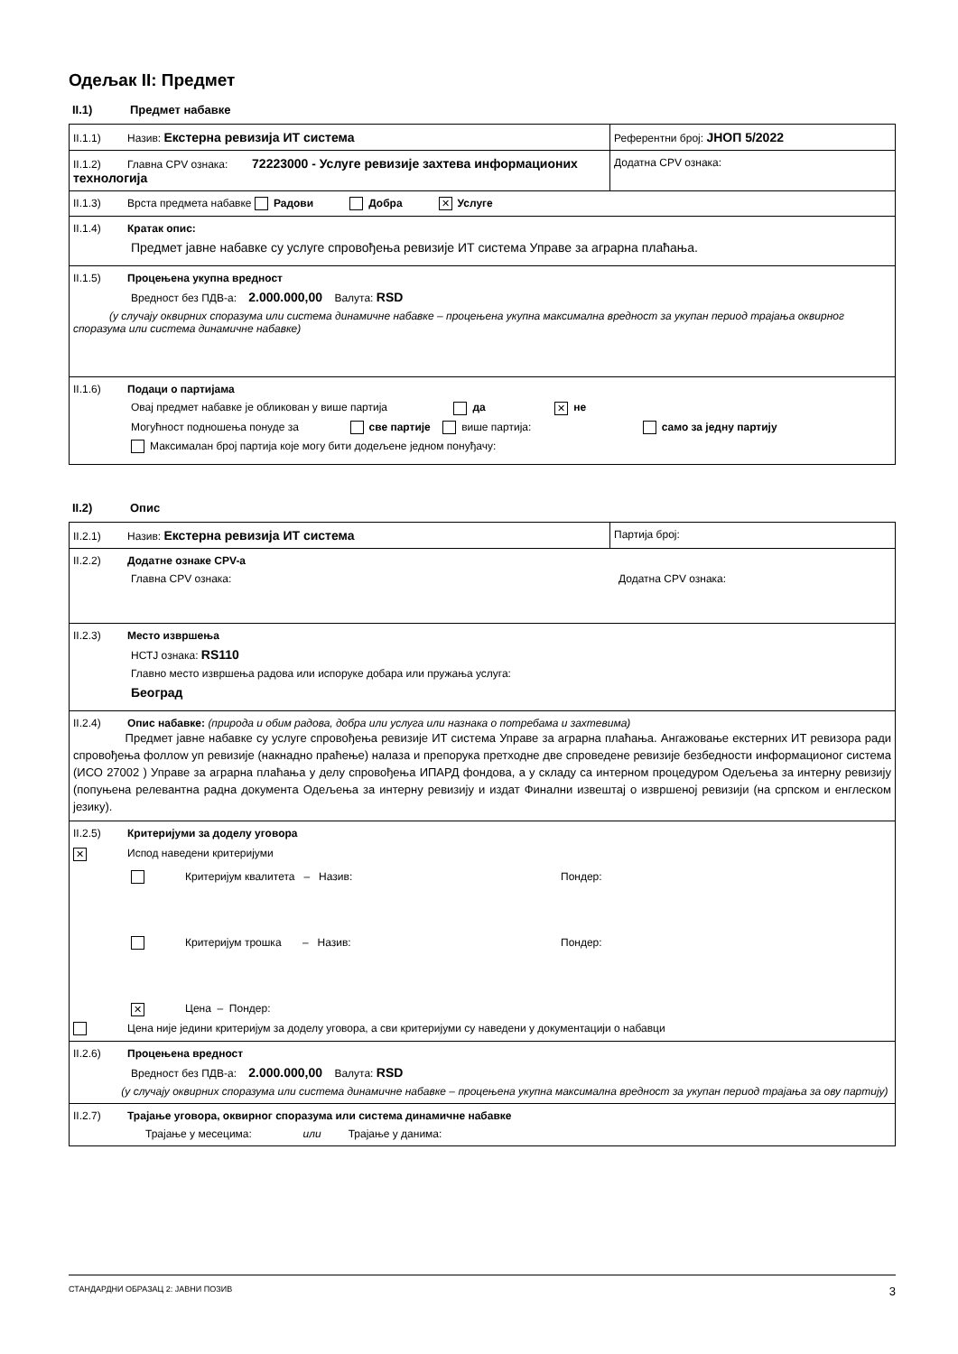Одељак II: Предмет
II.1) Предмет набавке
| II.1.1) Назив: Екстерна ревизија ИТ система | Референтни број: ЈНОП 5/2022 |
| II.1.2) Главна CPV ознака: 72223000 - Услуге ревизије захтева информационих технологија | Додатна CPV ознака: |
| II.1.3) Врста предмета набавке Радови Добра ✕ Услуге | |
| II.1.4) Кратак опис: Предмет јавне набавке су услуге спровођења ревизије ИТ система Управе за аграрна плаћања. | |
| II.1.5) Процењена укупна вредност Вредност без ПДВ-а: 2.000.000,00 Валута: RSD (у случају оквирних споразума или система динамичне набавке – процењена укупна максимална вредност за укупан период трајања оквирног споразума или система динамичне набавке) | |
| II.1.6) Подаци о партијама Овај предмет набавке је обликован у више партија да ✕ не Могућност подношења понуде за све партије више партија: само за једну партију Максималан број партија које могу бити додељене једном понуђачу: | |
II.2) Опис
| II.2.1) Назив: Екстерна ревизија ИТ система | Партија број: |
| II.2.2) Додатне ознаке CPV-а Главна CPV ознака: Додатна CPV ознака: | |
| II.2.3) Место извршења НСТЈ ознака: RS110 Главно место извршења радова или испоруке добара или пружања услуга: Београд | |
| II.2.4) Опис набавке: (природа и обим радова, добра или услуга или назнака о потребама и захтевима) Предмет јавне набавке су услуге спровођења ревизије ИТ система Управе за аграрна плаћања. Ангажовање екстерних ИТ ревизора ради спровођења фоллоw уп ревизије (накнадно праћење) налаза и препорука претходне две спроведене ревизије безбедности информационог система (ИСО 27002 ) Управе за аграрна плаћања у делу спровођења ИПАРД фондова, а у складу са интерном процедуром Одељења за интерну ревизију (попуњена релевантна радна документа Одељења за интерну ревизију и издат Финални извештај о извршеној ревизији (на српском и енглеском језику). | |
| II.2.5) Критеријуми за доделу уговора ✕ Испод наведени критеријуми Критеријум квалитета – Назив: Пондер: Критеријум трошка – Назив: Пондер: ✕ Цена – Пондер: Цена није једини критеријум за доделу уговора, а сви критеријуми су наведени у документацији о набавци | |
| II.2.6) Процењена вредност Вредност без ПДВ-а: 2.000.000,00 Валута: RSD (у случају оквирних споразума или система динамичне набавке – процењена укупна максимална вредност за укупан период трајања за ову партију) | |
| II.2.7) Трајање уговора, оквирног споразума или система динамичне набавке Трајање у месецима: или Трајање у данима: | |
СТАНДАРДНИ ОБРАЗАЦ 2: ЈАВНИ ПОЗИВ 3